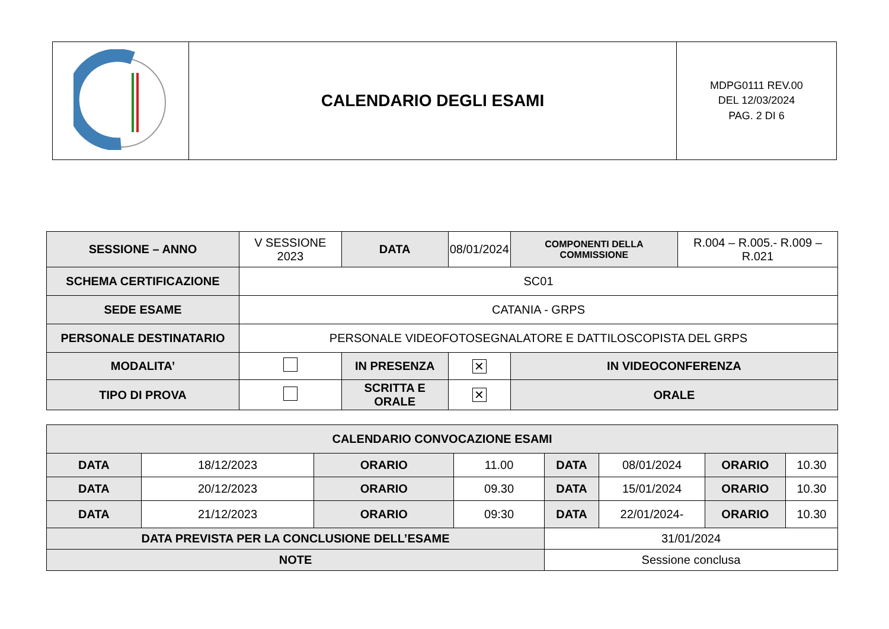| | CALENDARIO DEGLI ESAMI | MDPG0111 REV.00 DEL 12/03/2024 PAG. 2 DI 6 |
| SESSIONE – ANNO | V SESSIONE 2023 | | DATA | 08/01/2024 | COMPONENTI DELLA COMMISSIONE | R.004 – R.005.- R.009 – R.021 |
| SCHEMA CERTIFICAZIONE | SC01 | | | | | |
| SEDE ESAME | CATANIA - GRPS | | | | | |
| PERSONALE DESTINATARIO | PERSONALE VIDEOFOTOSEGNALATORE E DATTILOSCOPISTA DEL GRPS | | | | | |
| MODALITA’ | | IN PRESENZA | | ✕ | IN VIDEOCONFERENZA | |
| TIPO DI PROVA | | SCRITTA E ORALE | | ✕ | ORALE | |
| CALENDARIO CONVOCAZIONE ESAMI | | | | | | | |
| DATA | 18/12/2023 | ORARIO | 11.00 | DATA | 08/01/2024 | ORARIO | 10.30 |
| DATA | 20/12/2023 | ORARIO | 09.30 | DATA | 15/01/2024 | ORARIO | 10.30 |
| DATA | 21/12/2023 | ORARIO | 09:30 | DATA | 22/01/2024- | ORARIO | 10.30 |
| DATA PREVISTA PER LA CONCLUSIONE DELL’ESAME | | | | 31/01/2024 | | | |
| NOTE | | | | Sessione conclusa | | | |